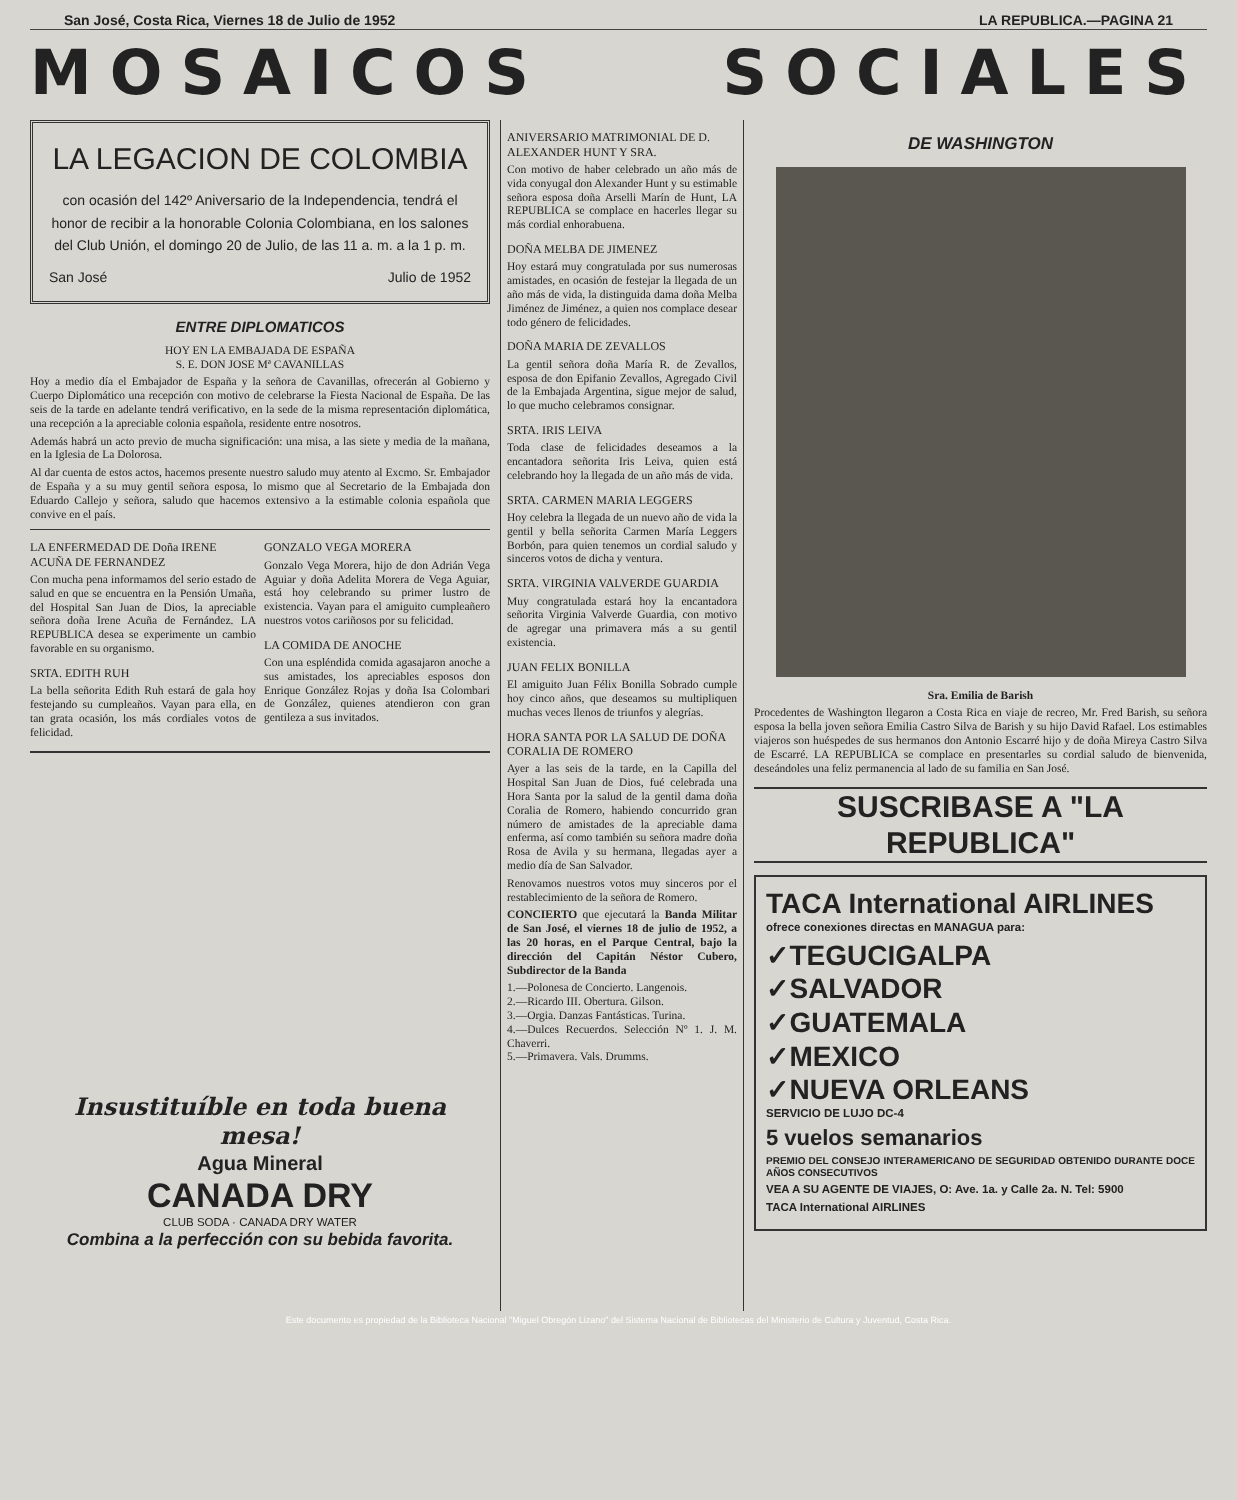San José, Costa Rica, Viernes 18 de Julio de 1952 LA REPUBLICA.—PAGINA 21
MOSAICOS SOCIALES
LA LEGACION DE COLOMBIA
con ocasión del 142º Aniversario de la Independencia, tendrá el honor de recibir a la honorable Colonia Colombiana, en los salones del Club Unión, el domingo 20 de Julio, de las 11 a. m. a la 1 p. m.
San José Julio de 1952
ENTRE DIPLOMATICOS
HOY EN LA EMBAJADA DE ESPAÑA
S. E. DON JOSE Mª CAVANILLAS
Hoy a medio día el Embajador de España y la señora de Cavanillas, ofrecerán al Gobierno y Cuerpo Diplomático una recepción con motivo de celebrarse la Fiesta Nacional de España. De las seis de la tarde en adelante tendrá verificativo, en la sede de la misma representación diplomática, una recepción a la apreciable colonia española, residente entre nosotros.
Además habrá un acto previo de mucha significación: una misa, a las siete y media de la mañana, en la Iglesia de La Dolorosa.
Al dar cuenta de estos actos, hacemos presente nuestro saludo muy atento al Excmo. Sr. Embajador de España y a su muy gentil señora esposa, lo mismo que al Secretario de la Embajada don Eduardo Callejo y señora, saludo que hacemos extensivo a la estimable colonia española que convive en el país.
LA ENFERMEDAD DE Doña IRENE ACUÑA DE FERNANDEZ
Con mucha pena informamos del serio estado de salud en que se encuentra en la Pensión Umaña, del Hospital San Juan de Dios, la apreciable señora doña Irene Acuña de Fernández. LA REPUBLICA desea se experimente un cambio favorable en su organismo.
SRTA. EDITH RUH
La bella señorita Edith Ruh estará de gala hoy festejando su cumpleaños. Vayan para ella, en tan grata ocasión, los más cordiales votos de felicidad.
GONZALO VEGA MORERA
Gonzalo Vega Morera, hijo de don Adrián Vega Aguiar y doña Adelita Morera de Vega Aguiar, está hoy celebrando su primer lustro de existencia. Vayan para el amiguito cumpleañero nuestros votos cariñosos por su felicidad.
LA COMIDA DE ANOCHE
Con una espléndida comida agasajaron anoche a sus amistades, los apreciables esposos don Enrique González Rojas y doña Isa Colombari de González, quienes atendieron con gran gentileza a sus invitados.
Insustituíble en toda buena mesa!
Agua Mineral
CANADA DRY
CLUB SODA · CANADA DRY WATER
Combina a la perfección con su bebida favorita.
ANIVERSARIO MATRIMONIAL DE D. ALEXANDER HUNT Y SRA.
Con motivo de haber celebrado un año más de vida conyugal don Alexander Hunt y su estimable señora esposa doña Arselli Marín de Hunt, LA REPUBLICA se complace en hacerles llegar su más cordial enhorabuena.
DOÑA MELBA DE JIMENEZ
Hoy estará muy congratulada por sus numerosas amistades, en ocasión de festejar la llegada de un año más de vida, la distinguida dama doña Melba Jiménez de Jiménez, a quien nos complace desear todo género de felicidades.
DOÑA MARIA DE ZEVALLOS
La gentil señora doña María R. de Zevallos, esposa de don Epifanio Zevallos, Agregado Civil de la Embajada Argentina, sigue mejor de salud, lo que mucho celebramos consignar.
SRTA. IRIS LEIVA
Toda clase de felicidades deseamos a la encantadora señorita Iris Leiva, quien está celebrando hoy la llegada de un año más de vida.
SRTA. CARMEN MARIA LEGGERS
Hoy celebra la llegada de un nuevo año de vida la gentil y bella señorita Carmen María Leggers Borbón, para quien tenemos un cordial saludo y sinceros votos de dicha y ventura.
SRTA. VIRGINIA VALVERDE GUARDIA
Muy congratulada estará hoy la encantadora señorita Virginia Valverde Guardia, con motivo de agregar una primavera más a su gentil existencia.
JUAN FELIX BONILLA
El amiguito Juan Félix Bonilla Sobrado cumple hoy cinco años, que deseamos su multipliquen muchas veces llenos de triunfos y alegrías.
HORA SANTA POR LA SALUD DE DOÑA CORALIA DE ROMERO
Ayer a las seis de la tarde, en la Capilla del Hospital San Juan de Dios, fué celebrada una Hora Santa por la salud de la gentil dama doña Coralia de Romero, habiendo concurrido gran número de amistades de la apreciable dama enferma, así como también su señora madre doña Rosa de Avila y su hermana, llegadas ayer a medio día de San Salvador.
Renovamos nuestros votos muy sinceros por el restablecimiento de la señora de Romero.
CONCIERTO que ejecutará la Banda Militar de San José, el viernes 18 de julio de 1952, a las 20 horas, en el Parque Central, bajo la dirección del Capitán Néstor Cubero, Subdirector de la Banda
1.—Polonesa de Concierto. Langenois.
2.—Ricardo III. Obertura. Gilson.
3.—Orgia. Danzas Fantásticas. Turina.
4.—Dulces Recuerdos. Selección Nº 1. J. M. Chaverri.
5.—Primavera. Vals. Drumms.
DE WASHINGTON
Sra. Emilia de Barish
Procedentes de Washington llegaron a Costa Rica en viaje de recreo, Mr. Fred Barish, su señora esposa la bella joven señora Emilia Castro Silva de Barish y su hijo David Rafael. Los estimables viajeros son huéspedes de sus hermanos don Antonio Escarré hijo y de doña Mireya Castro Silva de Escarré. LA REPUBLICA se complace en presentarles su cordial saludo de bienvenida, deseándoles una feliz permanencia al lado de su familia en San José.
SUSCRIBASE A "LA REPUBLICA"
TACA International AIRLINES
ofrece conexiones directas en MANAGUA para:
✓TEGUCIGALPA
✓SALVADOR
✓GUATEMALA
✓MEXICO
✓NUEVA ORLEANS
SERVICIO DE LUJO DC-4
5 vuelos semanarios
PREMIO DEL CONSEJO INTERAMERICANO DE SEGURIDAD OBTENIDO DURANTE DOCE AÑOS CONSECUTIVOS
VEA A SU AGENTE DE VIAJES, O: Ave. 1a. y Calle 2a. N. Tel: 5900
TACA International AIRLINES
Este documento es propiedad de la Biblioteca Nacional "Miguel Obregón Lizano" del Sistema Nacional de Bibliotecas del Ministerio de Cultura y Juventud, Costa Rica.